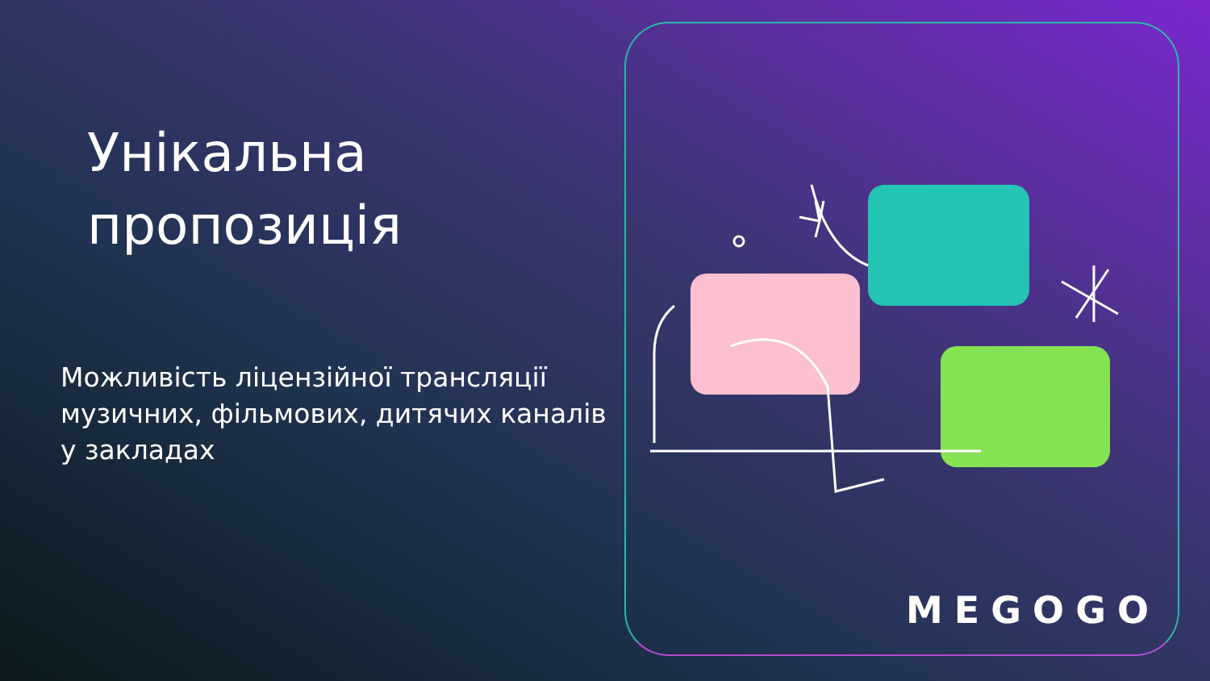Унікальна пропозиція
Можливість ліцензійної трансляції музичних, фільмових, дитячих каналів у закладах
MEGOGO